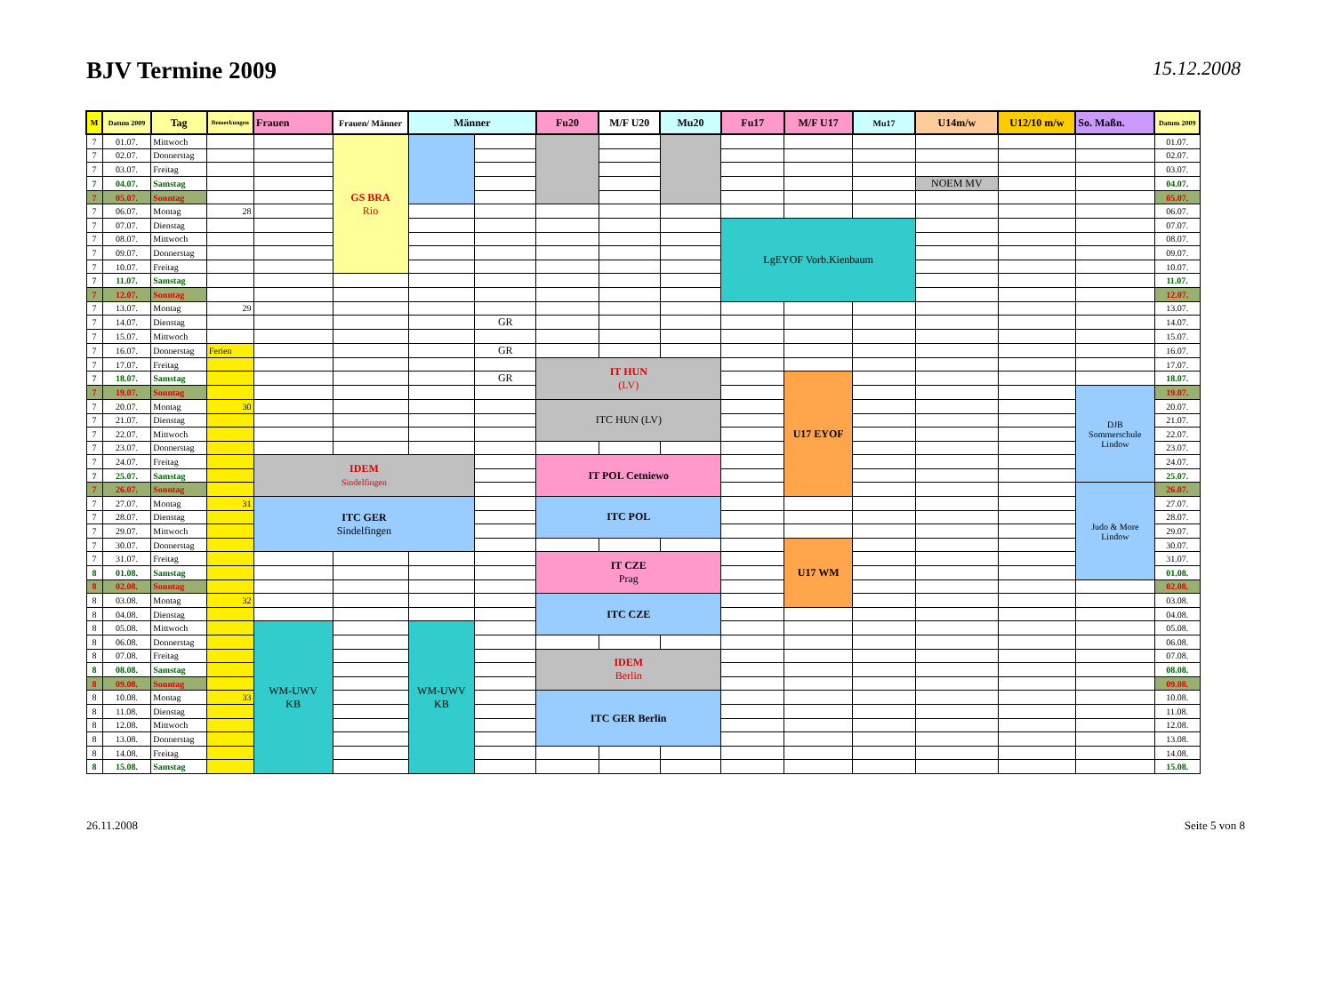BJV Termine 2009
15.12.2008
| M | Datum 2009 | Tag | Bemerkungen | Frauen | Frauen/ Männer | Männer | | Fu20 | M/F U20 | Mu20 | Fu17 | M/F U17 | Mu17 | U14m/w | U12/10 m/w | So. Maßn. | Datum 2009 |
| --- | --- | --- | --- | --- | --- | --- | --- | --- | --- | --- | --- | --- | --- | --- | --- | --- | --- |
| 7 | 01.07. | Mittwoch | | | GS BRA Rio | | | | | | | | | | | | 01.07. |
| 7 | 02.07. | Donnerstag | | | | | | | | | | | | | | | 02.07. |
| 7 | 03.07. | Freitag | | | | | | | | | | | | | | | 03.07. |
| 7 | 04.07. | Samstag | | | | | | | | | | | | NOEM MV | | | 04.07. |
| 7 | 05.07. | Sonntag | | | | | | | | | | | | | | | 05.07. |
| 7 | 06.07. | Montag | 28 | | | | | | | | | | | | | | 06.07. |
| 7 | 07.07. | Dienstag | | | | | | | | | LgEYOF Vorb.Kienbaum | | | | | | 07.07. |
| 7 | 08.07. | Mittwoch | | | | | | | | | | | | | | | 08.07. |
| 7 | 09.07. | Donnerstag | | | | | | | | | | | | | | | 09.07. |
| 7 | 10.07. | Freitag | | | | | | | | | | | | | | | 10.07. |
| 7 | 11.07. | Samstag | | | | | | | | | | | | | | | 11.07. |
| 7 | 12.07. | Sonntag | | | | | | | | | | | | | | | 12.07. |
| 7 | 13.07. | Montag | 29 | | | | | | | | | | | | | | 13.07. |
| 7 | 14.07. | Dienstag | | | | | GR | | | | | | | | | | 14.07. |
| 7 | 15.07. | Mittwoch | | | | | | | | | | | | | | | 15.07. |
| 7 | 16.07. | Donnerstag | Ferien | | | | GR | | | | | | | | | | 16.07. |
| 7 | 17.07. | Freitag | | | | | | IT HUN (LV) | | | | | | | | | 17.07. |
| 7 | 18.07. | Samstag | | | | | GR | | | | | U17 EYOF | | | | | 18.07. |
| 7 | 19.07. | Sonntag | | | | | | | | | | | | | | DJB Sommerschule Lindow | 19.07. |
| 7 | 20.07. | Montag | 30 | | | | | ITC HUN (LV) | | | | | | | | | 20.07. |
| 7 | 21.07. | Dienstag | | | | | | | | | | | | | | | 21.07. |
| 7 | 22.07. | Mittwoch | | | | | | | | | | | | | | | 22.07. |
| 7 | 23.07. | Donnerstag | | | | | | | | | | | | | | | 23.07. |
| 7 | 24.07. | Freitag | | IDEM Sindelfingen | | | | IT POL Cetniewo | | | | | | | | | 24.07. |
| 7 | 25.07. | Samstag | | | | | | | | | | | | | | | 25.07. |
| 7 | 26.07. | Sonntag | | | | | | | | | | | | | | Judo & More Lindow | 26.07. |
| 7 | 27.07. | Montag | 31 | ITC GER Sindelfingen | | | | ITC POL | | | | | | | | | 27.07. |
| 7 | 28.07. | Dienstag | | | | | | | | | | | | | | | 28.07. |
| 7 | 29.07. | Mittwoch | | | | | | | | | | | | | | | 29.07. |
| 7 | 30.07. | Donnerstag | | | | | | | | | | U17 WM | | | | | 30.07. |
| 7 | 31.07. | Freitag | | | | | | IT CZE Prag | | | | | | | | | 31.07. |
| 8 | 01.08. | Samstag | | | | | | | | | | | | | | | 01.08. |
| 8 | 02.08. | Sonntag | | | | | | | | | | | | | | | 02.08. |
| 8 | 03.08. | Montag | 32 | | | | | ITC CZE | | | | | | | | | 03.08. |
| 8 | 04.08. | Dienstag | | | | | | | | | | | | | | | 04.08. |
| 8 | 05.08. | Mittwoch | | WM-UWV KB | | WM-UWV KB | | | | | | | | | | | 05.08. |
| 8 | 06.08. | Donnerstag | | | | | | | | | | | | | | | 06.08. |
| 8 | 07.08. | Freitag | | | | | | IDEM Berlin | | | | | | | | | 07.08. |
| 8 | 08.08. | Samstag | | | | | | | | | | | | | | | 08.08. |
| 8 | 09.08. | Sonntag | | | | | | | | | | | | | | | 09.08. |
| 8 | 10.08. | Montag | 33 | | | | | ITC GER Berlin | | | | | | | | | 10.08. |
| 8 | 11.08. | Dienstag | | | | | | | | | | | | | | | 11.08. |
| 8 | 12.08. | Mittwoch | | | | | | | | | | | | | | | 12.08. |
| 8 | 13.08. | Donnerstag | | | | | | | | | | | | | | | 13.08. |
| 8 | 14.08. | Freitag | | | | | | | | | | | | | | | 14.08. |
| 8 | 15.08. | Samstag | | | | | | | | | | | | | | | 15.08. |
26.11.2008 Seite 5 von 8